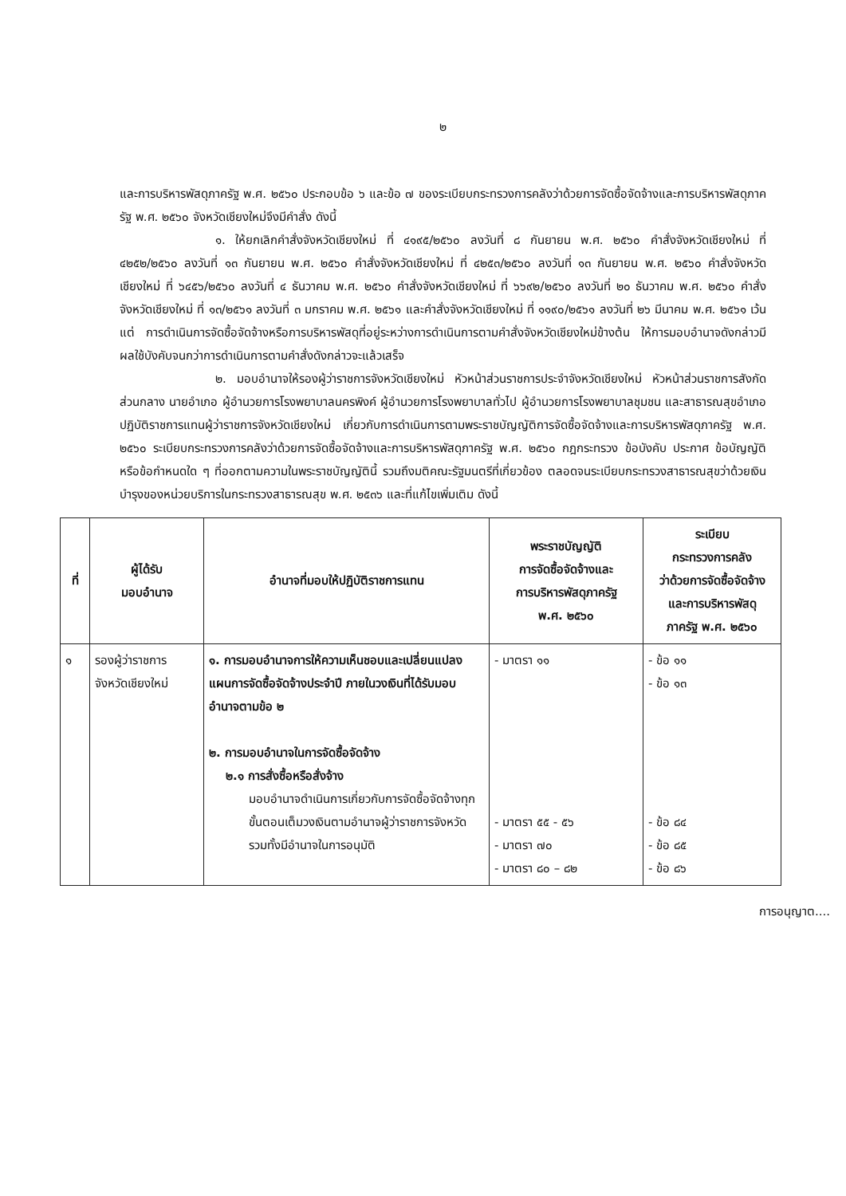๒
และการบริหารพัสดุภาครัฐ พ.ศ. ๒๕๖๐ ประกอบข้อ ๖ และข้อ ๗ ของระเบียบกระทรวงการคลังว่าด้วยการจัดซื้อจัดจ้างและการบริหารพัสดุภาครัฐ พ.ศ. ๒๕๖๐ จังหวัดเชียงใหม่จึงมีคำสั่ง ดังนี้
๑. ให้ยกเลิกคำสั่งจังหวัดเชียงใหม่ ที่ ๔๑๙๕/๒๕๖๐ ลงวันที่ ๘ กันยายน พ.ศ. ๒๕๖๐ คำสั่งจังหวัดเชียงใหม่ ที่ ๔๒๕๒/๒๕๖๐ ลงวันที่ ๑๓ กันยายน พ.ศ. ๒๕๖๐ คำสั่งจังหวัดเชียงใหม่ ที่ ๔๒๕๓/๒๕๖๐ ลงวันที่ ๑๓ กันยายน พ.ศ. ๒๕๖๐ คำสั่งจังหวัดเชียงใหม่ ที่ ๖๔๕๖/๒๕๖๐ ลงวันที่ ๔ ธันวาคม พ.ศ. ๒๕๖๐ คำสั่งจังหวัดเชียงใหม่ ที่ ๖๖๙๒/๒๕๖๐ ลงวันที่ ๒๐ ธันวาคม พ.ศ. ๒๕๖๐ คำสั่งจังหวัดเชียงใหม่ ที่ ๑๓/๒๕๖๑ ลงวันที่ ๓ มกราคม พ.ศ. ๒๕๖๑ และคำสั่งจังหวัดเชียงใหม่ ที่ ๑๑๙๐/๒๕๖๑ ลงวันที่ ๒๖ มีนาคม พ.ศ. ๒๕๖๑ เว้นแต่ การดำเนินการจัดซื้อจัดจ้างหรือการบริหารพัสดุที่อยู่ระหว่างการดำเนินการตามคำสั่งจังหวัดเชียงใหม่ข้างต้น ให้การมอบอำนาจดังกล่าวมีผลใช้บังคับจนกว่าการดำเนินการตามคำสั่งดังกล่าวจะแล้วเสร็จ
๒. มอบอำนาจให้รองผู้ว่าราชการจังหวัดเชียงใหม่ หัวหน้าส่วนราชการประจำจังหวัดเชียงใหม่ หัวหน้าส่วนราชการสังกัดส่วนกลาง นายอำเภอ ผู้อำนวยการโรงพยาบาลนครพิงค์ ผู้อำนวยการโรงพยาบาลทั่วไป ผู้อำนวยการโรงพยาบาลชุมชน และสาธารณสุขอำเภอ ปฏิบัติราชการแทนผู้ว่าราชการจังหวัดเชียงใหม่ เกี่ยวกับการดำเนินการตามพระราชบัญญัติการจัดซื้อจัดจ้างและการบริหารพัสดุภาครัฐ พ.ศ. ๒๕๖๐ ระเบียบกระทรวงการคลังว่าด้วยการจัดซื้อจัดจ้างและการบริหารพัสดุภาครัฐ พ.ศ. ๒๕๖๐ กฎกระทรวง ข้อบังคับ ประกาศ ข้อบัญญัติหรือข้อกำหนดใด ๆ ที่ออกตามความในพระราชบัญญัตินี้ รวมถึงมติคณะรัฐมนตรีที่เกี่ยวข้อง ตลอดจนระเบียบกระทรวงสาธารณสุขว่าด้วยเงินบำรุงของหน่วยบริการในกระทรวงสาธารณสุข พ.ศ. ๒๕๓๖ และที่แก้ไขเพิ่มเติม ดังนี้
| ที่ | ผู้ได้รับ มอบอำนาจ | อำนาจที่มอบให้ปฏิบัติราชการแทน | พระราชบัญญัติ การจัดซื้อจัดจ้างและ การบริหารพัสดุภาครัฐ พ.ศ. ๒๕๖๐ | ระเบียบ กระทรวงการคลัง ว่าด้วยการจัดซื้อจัดจ้าง และการบริหารพัสดุ ภาครัฐ พ.ศ. ๒๕๖๐ |
| --- | --- | --- | --- | --- |
| ๑ | รองผู้ว่าราชการ จังหวัดเชียงใหม่ | ๑. การมอบอำนาจการให้ความเห็นชอบและเปลี่ยนแปลงแผนการจัดซื้อจัดจ้างประจำปี ภายในวงเงินที่ได้รับมอบอำนาจตามข้อ ๒ ๒. การมอบอำนาจในการจัดซื้อจัดจ้าง ๒.๑ การสั่งซื้อหรือสั่งจ้าง มอบอำนาจดำเนินการเกี่ยวกับการจัดซื้อจัดจ้างทุกขั้นตอนเต็มวงเงินตามอำนาจผู้ว่าราชการจังหวัดรวมทั้งมีอำนาจในการอนุมัติ | - มาตรา ๑๑ - มาตรา ๕๕ - ๕๖ - มาตรา ๗๐ - มาตรา ๘๐ – ๘๒ | - ข้อ ๑๑ - ข้อ ๑๓ - ข้อ ๘๔ - ข้อ ๘๕ - ข้อ ๘๖ |
การอนุญาต....